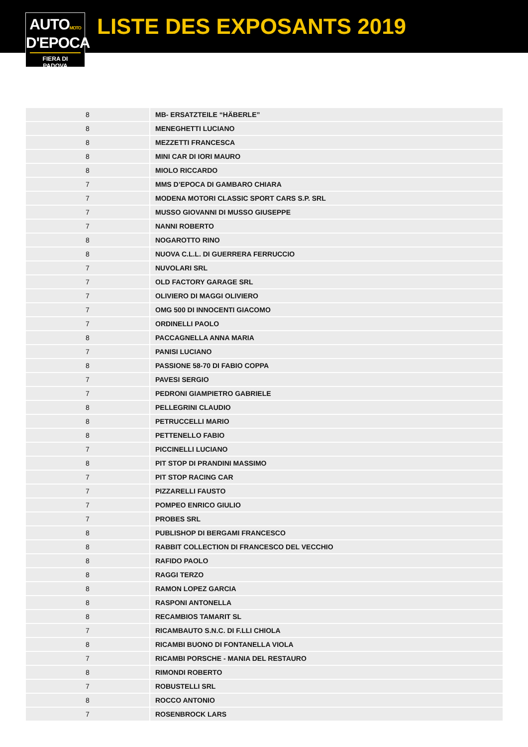AUTOMOTO
D'EPOCA
FIERA DI PADOVA
LISTE DES EXPOSANTS 2019
| 8 | MB- ERSATZTEILE “HÄBERLE” |
| 8 | MENEGHETTI LUCIANO |
| 8 | MEZZETTI FRANCESCA |
| 8 | MINI CAR DI IORI MAURO |
| 8 | MIOLO RICCARDO |
| 7 | MMS D’EPOCA DI GAMBARO CHIARA |
| 7 | MODENA MOTORI CLASSIC SPORT CARS S.P. SRL |
| 7 | MUSSO GIOVANNI DI MUSSO GIUSEPPE |
| 7 | NANNI ROBERTO |
| 8 | NOGAROTTO RINO |
| 8 | NUOVA C.L.L. DI GUERRERA FERRUCCIO |
| 7 | NUVOLARI SRL |
| 7 | OLD FACTORY GARAGE SRL |
| 7 | OLIVIERO DI MAGGI OLIVIERO |
| 7 | OMG 500 DI INNOCENTI GIACOMO |
| 7 | ORDINELLI PAOLO |
| 8 | PACCAGNELLA ANNA MARIA |
| 7 | PANISI LUCIANO |
| 8 | PASSIONE 58-70 DI FABIO COPPA |
| 7 | PAVESI SERGIO |
| 7 | PEDRONI GIAMPIETRO GABRIELE |
| 8 | PELLEGRINI CLAUDIO |
| 8 | PETRUCCELLI MARIO |
| 8 | PETTENELLO FABIO |
| 7 | PICCINELLI LUCIANO |
| 8 | PIT STOP DI PRANDINI MASSIMO |
| 7 | PIT STOP RACING CAR |
| 7 | PIZZARELLI FAUSTO |
| 7 | POMPEO ENRICO GIULIO |
| 7 | PROBES SRL |
| 8 | PUBLISHOP DI BERGAMI FRANCESCO |
| 8 | RABBIT COLLECTION DI FRANCESCO DEL VECCHIO |
| 8 | RAFIDO PAOLO |
| 8 | RAGGI TERZO |
| 8 | RAMON LOPEZ GARCIA |
| 8 | RASPONI ANTONELLA |
| 8 | RECAMBIOS TAMARIT SL |
| 7 | RICAMBAUTO S.N.C. DI F.LLI CHIOLA |
| 8 | RICAMBI BUONO DI FONTANELLA VIOLA |
| 7 | RICAMBI PORSCHE - MANIA DEL RESTAURO |
| 8 | RIMONDI ROBERTO |
| 7 | ROBUSTELLI SRL |
| 8 | ROCCO ANTONIO |
| 7 | ROSENBROCK LARS |